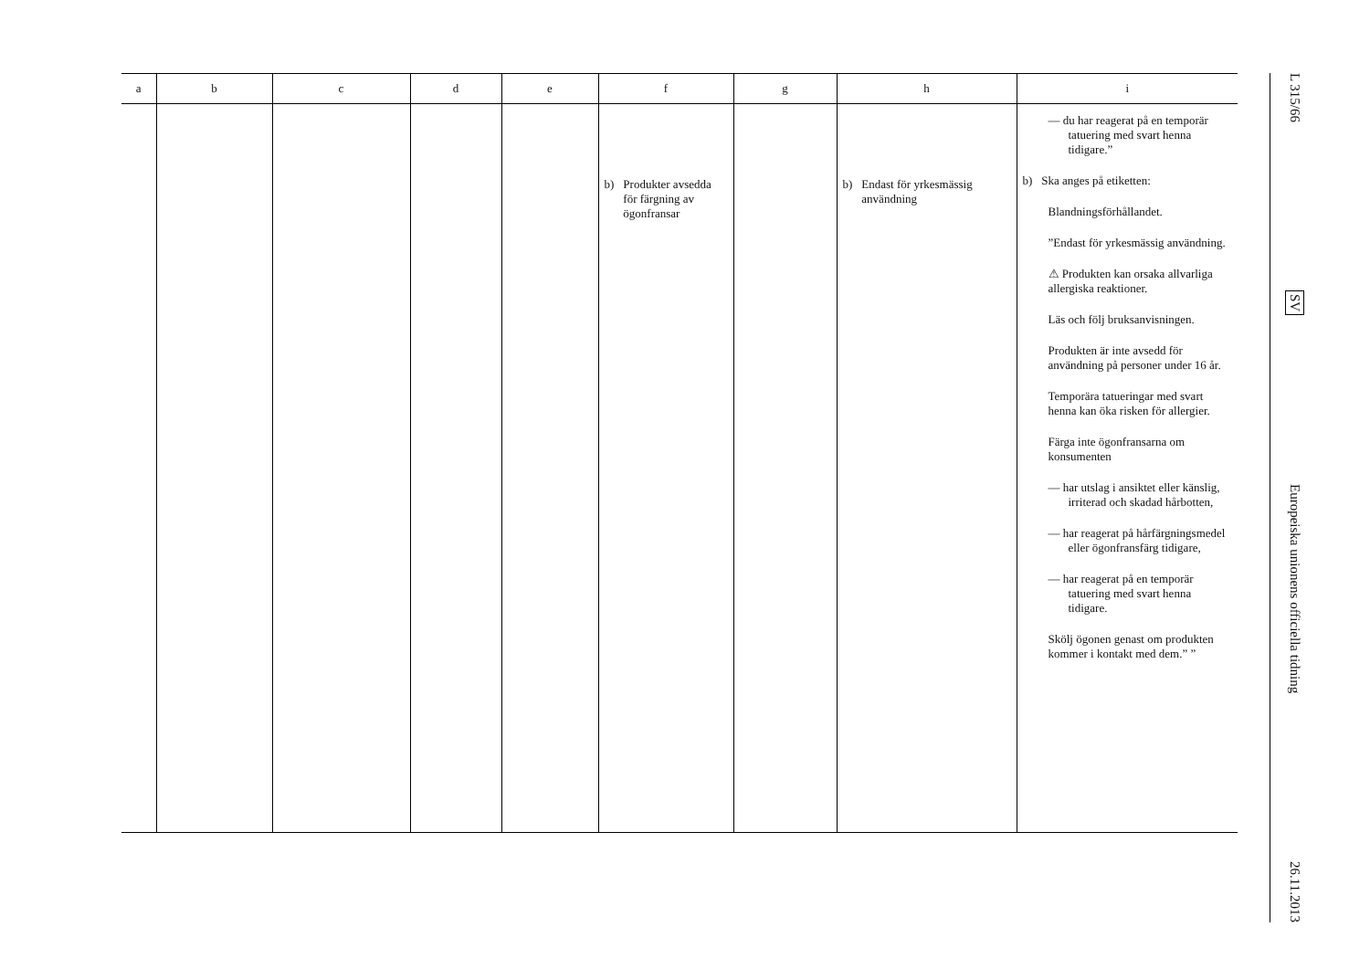| a | b | c | d | e | f | g | h | i |
| --- | --- | --- | --- | --- | --- | --- | --- | --- |
| | | | | | b) Produkter avsedda för färgning av ögonfransar | | b) Endast för yrkesmässig användning | — du har reagerat på en temporär tatuering med svart henna tidigare.” b) Ska anges på etiketten: Blandningsförhållandet. ”Endast för yrkesmässig användning. ⚠ Produkten kan orsaka allvarliga allergiska reaktioner. Läs och följ bruksanvisningen. Produkten är inte avsedd för användning på personer under 16 år. Temporära tatueringar med svart henna kan öka risken för allergier. Färga inte ögonfransarna om konsumenten — har utslag i ansiktet eller känslig, irriterad och skadad hårbotten, — har reagerat på hårfärgningsmedel eller ögonfransfärg tidigare, — har reagerat på en temporär tatuering med svart henna tidigare. Skölj ögonen genast om produkten kommer i kontakt med dem.” ” |
L 315/66
SV
Europeiska unionens officiella tidning
26.11.2013